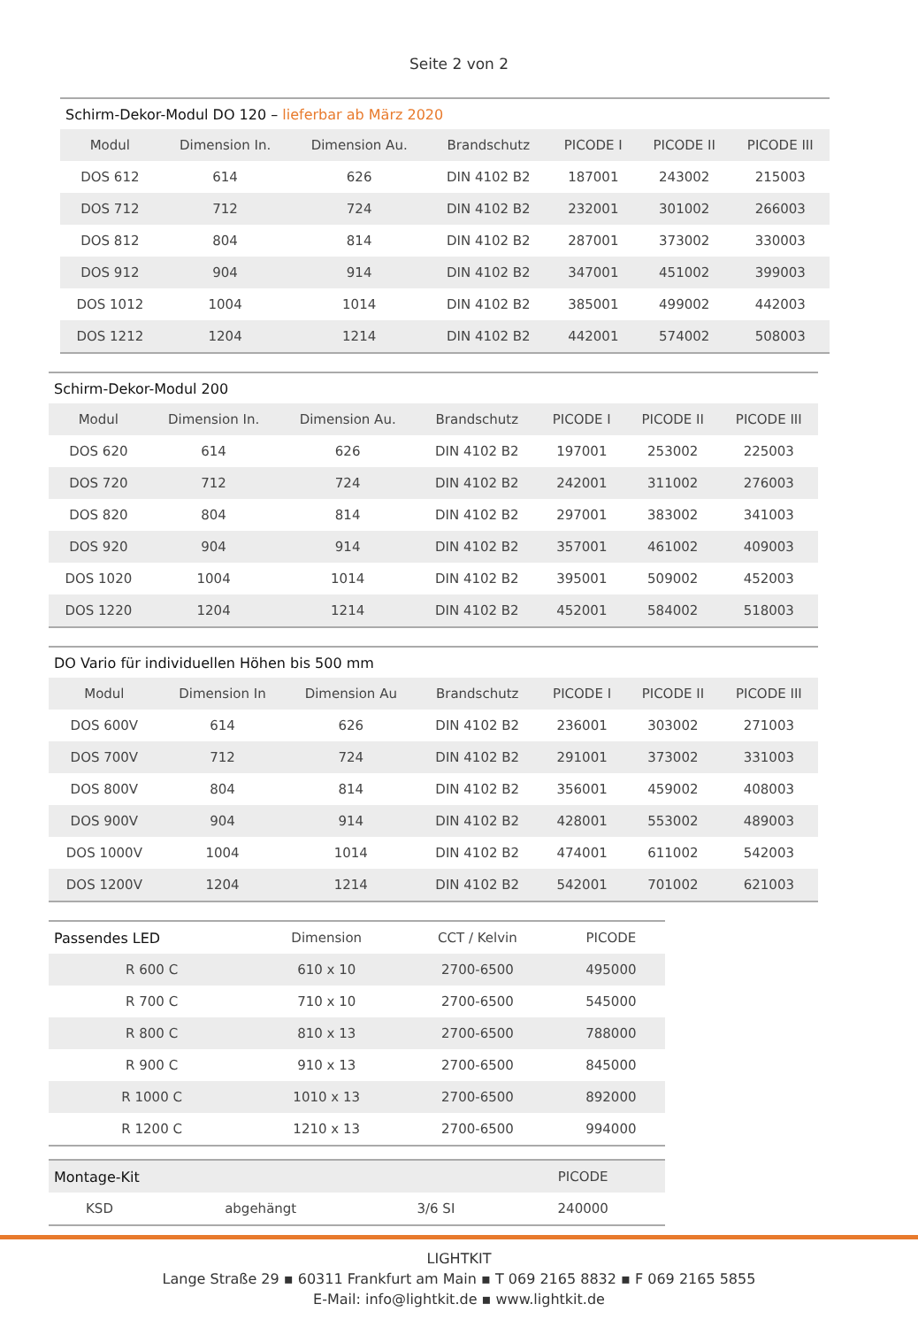Seite 2 von 2
| Schirm-Dekor-Modul DO 120 – lieferbar ab März 2020 | | | | | | |
| Modul | Dimension In. | Dimension Au. | Brandschutz | PICODE I | PICODE II | PICODE III |
| DOS 612 | 614 | 626 | DIN 4102 B2 | 187001 | 243002 | 215003 |
| DOS 712 | 712 | 724 | DIN 4102 B2 | 232001 | 301002 | 266003 |
| DOS 812 | 804 | 814 | DIN 4102 B2 | 287001 | 373002 | 330003 |
| DOS 912 | 904 | 914 | DIN 4102 B2 | 347001 | 451002 | 399003 |
| DOS 1012 | 1004 | 1014 | DIN 4102 B2 | 385001 | 499002 | 442003 |
| DOS 1212 | 1204 | 1214 | DIN 4102 B2 | 442001 | 574002 | 508003 |
| Schirm-Dekor-Modul 200 | | | | | | |
| Modul | Dimension In. | Dimension Au. | Brandschutz | PICODE I | PICODE II | PICODE III |
| DOS 620 | 614 | 626 | DIN 4102 B2 | 197001 | 253002 | 225003 |
| DOS 720 | 712 | 724 | DIN 4102 B2 | 242001 | 311002 | 276003 |
| DOS 820 | 804 | 814 | DIN 4102 B2 | 297001 | 383002 | 341003 |
| DOS 920 | 904 | 914 | DIN 4102 B2 | 357001 | 461002 | 409003 |
| DOS 1020 | 1004 | 1014 | DIN 4102 B2 | 395001 | 509002 | 452003 |
| DOS 1220 | 1204 | 1214 | DIN 4102 B2 | 452001 | 584002 | 518003 |
| DO Vario für individuellen Höhen bis 500 mm | | | | | | |
| Modul | Dimension In | Dimension Au | Brandschutz | PICODE I | PICODE II | PICODE III |
| DOS 600V | 614 | 626 | DIN 4102 B2 | 236001 | 303002 | 271003 |
| DOS 700V | 712 | 724 | DIN 4102 B2 | 291001 | 373002 | 331003 |
| DOS 800V | 804 | 814 | DIN 4102 B2 | 356001 | 459002 | 408003 |
| DOS 900V | 904 | 914 | DIN 4102 B2 | 428001 | 553002 | 489003 |
| DOS 1000V | 1004 | 1014 | DIN 4102 B2 | 474001 | 611002 | 542003 |
| DOS 1200V | 1204 | 1214 | DIN 4102 B2 | 542001 | 701002 | 621003 |
| Passendes LED | Dimension | CCT / Kelvin | PICODE |
| R 600 C | 610 x 10 | 2700-6500 | 495000 |
| R 700 C | 710 x 10 | 2700-6500 | 545000 |
| R 800 C | 810 x 13 | 2700-6500 | 788000 |
| R 900 C | 910 x 13 | 2700-6500 | 845000 |
| R 1000 C | 1010 x 13 | 2700-6500 | 892000 |
| R 1200 C | 1210 x 13 | 2700-6500 | 994000 |
| Montage-Kit | | | PICODE |
| KSD | abgehängt | 3/6 SI | 240000 |
LIGHTKIT
Lange Straße 29 ▪ 60311 Frankfurt am Main ▪ T 069 2165 8832 ▪ F 069 2165 5855
E-Mail: info@lightkit.de ▪ www.lightkit.de